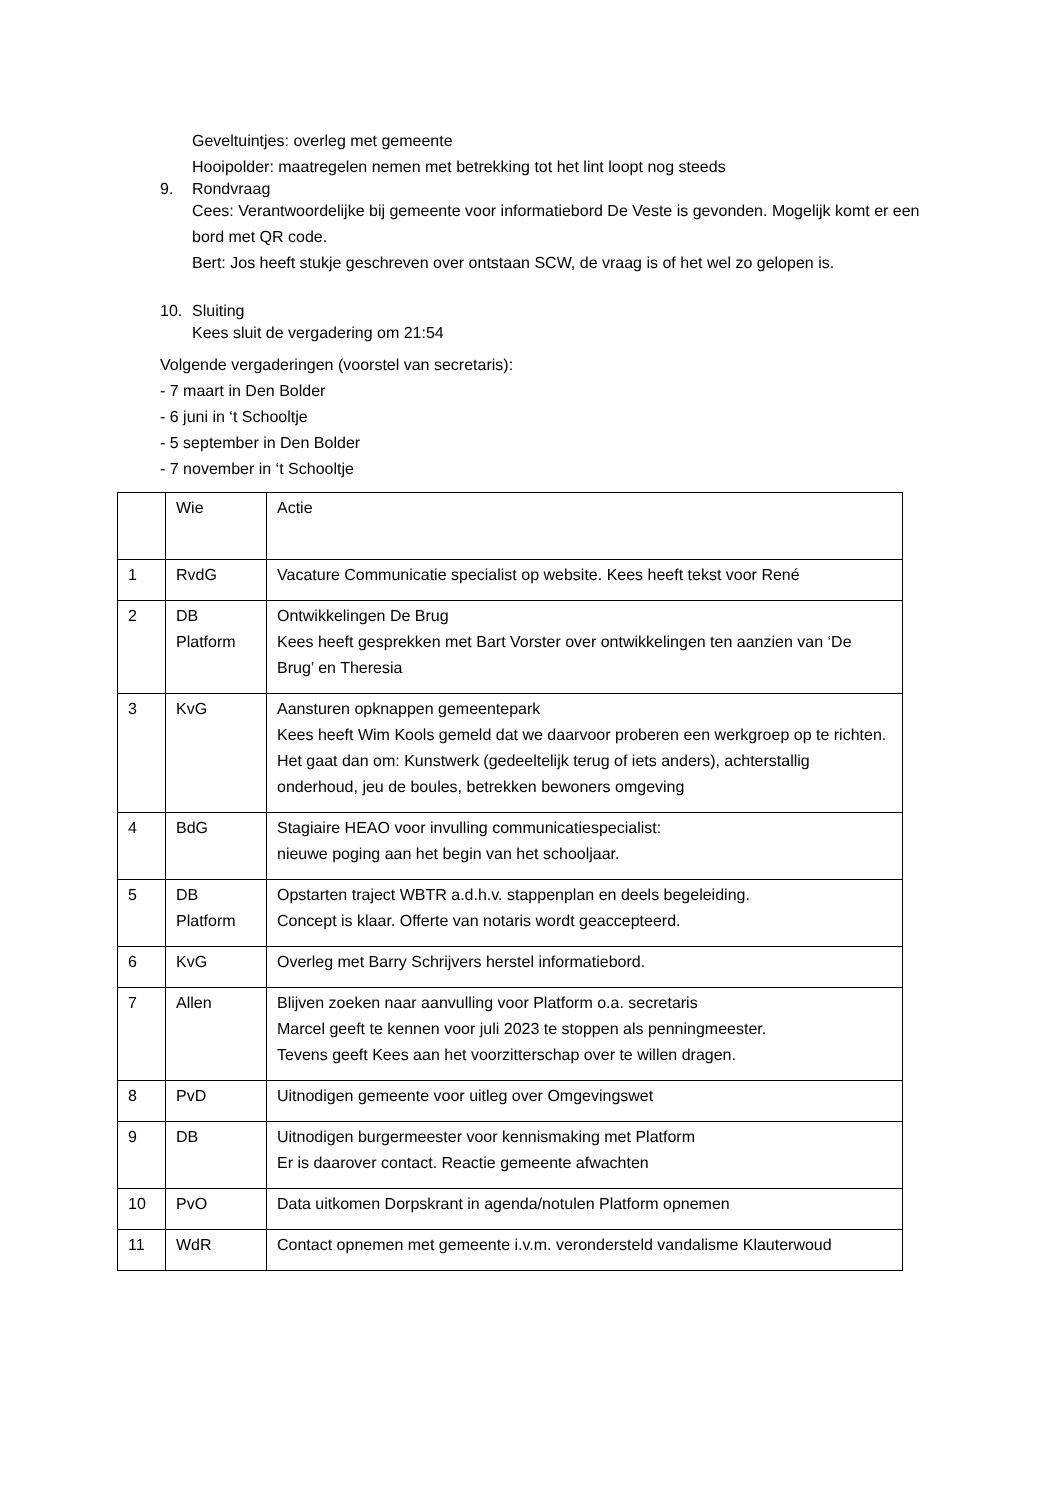Geveltuintjes: overleg met gemeente
Hooipolder: maatregelen nemen met betrekking tot het lint loopt nog steeds
9. Rondvraag
Cees: Verantwoordelijke bij gemeente voor informatiebord De Veste is gevonden. Mogelijk komt er een bord met QR code.
Bert: Jos heeft stukje geschreven over ontstaan SCW, de vraag is of het wel zo gelopen is.
10. Sluiting
Kees sluit de vergadering om 21:54
Volgende vergaderingen (voorstel van secretaris):
- 7 maart in Den Bolder
- 6 juni in ‘t Schooltje
- 5 september in Den Bolder
- 7 november in ‘t Schooltje
| | Wie | Actie |
| 1 | RvdG | Vacature Communicatie specialist op website. Kees heeft tekst voor René |
| 2 | DB Platform | Ontwikkelingen De Brug Kees heeft gesprekken met Bart Vorster over ontwikkelingen ten aanzien van ‘De Brug’ en Theresia |
| 3 | KvG | Aansturen opknappen gemeentepark Kees heeft Wim Kools gemeld dat we daarvoor proberen een werkgroep op te richten. Het gaat dan om: Kunstwerk (gedeeltelijk terug of iets anders), achterstallig onderhoud, jeu de boules, betrekken bewoners omgeving |
| 4 | BdG | Stagiaire HEAO voor invulling communicatiespecialist: nieuwe poging aan het begin van het schooljaar. |
| 5 | DB Platform | Opstarten traject WBTR a.d.h.v. stappenplan en deels begeleiding. Concept is klaar. Offerte van notaris wordt geaccepteerd. |
| 6 | KvG | Overleg met Barry Schrijvers herstel informatiebord. |
| 7 | Allen | Blijven zoeken naar aanvulling voor Platform o.a. secretaris Marcel geeft te kennen voor juli 2023 te stoppen als penningmeester. Tevens geeft Kees aan het voorzitterschap over te willen dragen. |
| 8 | PvD | Uitnodigen gemeente voor uitleg over Omgevingswet |
| 9 | DB | Uitnodigen burgermeester voor kennismaking met Platform Er is daarover contact. Reactie gemeente afwachten |
| 10 | PvO | Data uitkomen Dorpskrant in agenda/notulen Platform opnemen |
| 11 | WdR | Contact opnemen met gemeente i.v.m. verondersteld vandalisme Klauterwoud |